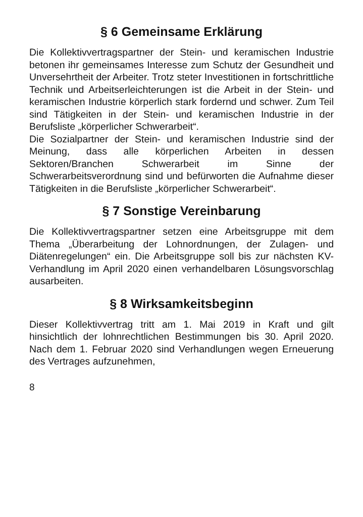§ 6 Gemeinsame Erklärung
Die Kollektivvertragspartner der Stein- und keramischen Industrie betonen ihr gemeinsames Interesse zum Schutz der Gesundheit und Unversehrtheit der Arbeiter. Trotz steter Investitionen in fortschrittliche Technik und Arbeitserleichterungen ist die Arbeit in der Stein- und keramischen Industrie körperlich stark fordernd und schwer. Zum Teil sind Tätigkeiten in der Stein- und keramischen Industrie in der Berufsliste „körperlicher Schwerarbeit“.
Die Sozialpartner der Stein- und keramischen Industrie sind der Meinung, dass alle körperlichen Arbeiten in dessen Sektoren/Branchen Schwerarbeit im Sinne der Schwerarbeitsverordnung sind und befürworten die Aufnahme dieser Tätigkeiten in die Berufsliste „körperlicher Schwerarbeit“.
§ 7 Sonstige Vereinbarung
Die Kollektivvertragspartner setzen eine Arbeitsgruppe mit dem Thema „Überarbeitung der Lohnordnungen, der Zulagen- und Diätenregelungen“ ein. Die Arbeitsgruppe soll bis zur nächsten KV-Verhandlung im April 2020 einen verhandelbaren Lösungsvorschlag ausarbeiten.
§ 8 Wirksamkeitsbeginn
Dieser Kollektivvertrag tritt am 1. Mai 2019 in Kraft und gilt hinsichtlich der lohnrechtlichen Bestimmungen bis 30. April 2020. Nach dem 1. Februar 2020 sind Verhandlungen wegen Erneuerung des Vertrages aufzunehmen,
8